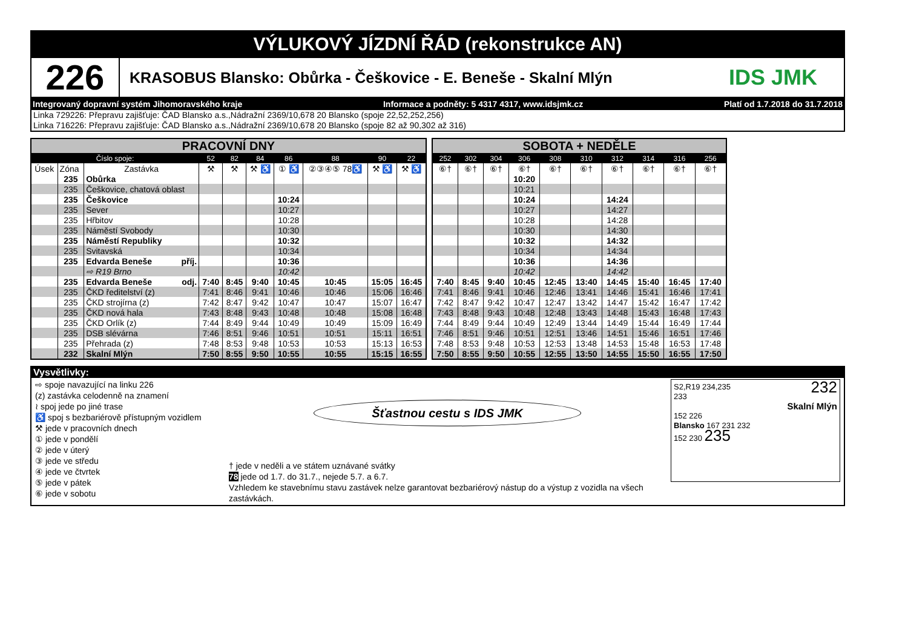VÝLUKOVÝ JÍZDNÍ ŘÁD (rekonstrukce AN)
226
KRASOBUS Blansko: Obůrka - Češkovice - E. Beneše - Skalní Mlýn
IDS JMK
Integrovaný dopravní systém Jihomoravského kraje Informace a podněty: 5 4317 4317, www.idsjmk.cz Platí od 1.7.2018 do 31.7.2018
Linka 729226: Přepravu zajišťuje: ČAD Blansko a.s.,Nádražní 2369/10,678 20 Blansko (spoje 22,52,252,256)
Linka 716226: Přepravu zajišťuje: ČAD Blansko a.s.,Nádražní 2369/10,678 20 Blansko (spoje 82 až 90,302 až 316)
| PRACOVNÍ DNY | | | | | | | | | |
| Číslo spoje: | | | 52 | 82 | 84 | 86 | 88 | 90 | 22 |
| Úsek | Zóna | Zastávka | ⚒ | ⚒ | ⚒ ♿ | ① ♿ | ②③④⑤ 78♿ | ⚒ ♿ | ⚒ ♿ |
| | 235 | Obůrka | | | | | | | |
| | 235 | Češkovice, chatová oblast | | | | | | | |
| | 235 | Češkovice | | | | 10:24 | | | |
| | 235 | Sever | | | | 10:27 | | | |
| | 235 | Hřbitov | | | | 10:28 | | | |
| | 235 | Náměstí Svobody | | | | 10:30 | | | |
| | 235 | Náměstí Republiky | | | | 10:32 | | | |
| | 235 | Svitavská | | | | 10:34 | | | |
| | 235 | Edvarda Beneše příj. | | | | 10:36 | | | |
| | | ⇨ R19 Brno | | | | 10:42 | | | |
| | 235 | Edvarda Beneše odj. | 7:40 | 8:45 | 9:40 | 10:45 | 10:45 | 15:05 | 16:45 |
| | 235 | ČKD ředitelství (z) | 7:41 | 8:46 | 9:41 | 10:46 | 10:46 | 15:06 | 16:46 |
| | 235 | ČKD strojírna (z) | 7:42 | 8:47 | 9:42 | 10:47 | 10:47 | 15:07 | 16:47 |
| | 235 | ČKD nová hala | 7:43 | 8:48 | 9:43 | 10:48 | 10:48 | 15:08 | 16:48 |
| | 235 | ČKD Orlík (z) | 7:44 | 8:49 | 9:44 | 10:49 | 10:49 | 15:09 | 16:49 |
| | 235 | DSB slévárna | 7:46 | 8:51 | 9:46 | 10:51 | 10:51 | 15:11 | 16:51 |
| | 235 | Přehrada (z) | 7:48 | 8:53 | 9:48 | 10:53 | 10:53 | 15:13 | 16:53 |
| | 232 | Skalní Mlýn | 7:50 | 8:55 | 9:50 | 10:55 | 10:55 | 15:15 | 16:55 |
| SOBOTA + NEDĚLE | | | | | | | | | |
| 252 | 302 | 304 | 306 | 308 | 310 | 312 | 314 | 316 | 256 |
| ⑥† | ⑥† | ⑥† | ⑥† | ⑥† | ⑥† | ⑥† | ⑥† | ⑥† | ⑥† |
| | | | 10:20 | | | | | | |
| | | | 10:21 | | | | | | |
| | | | 10:24 | | | 14:24 | | | |
| | | | 10:27 | | | 14:27 | | | |
| | | | 10:28 | | | 14:28 | | | |
| | | | 10:30 | | | 14:30 | | | |
| | | | 10:32 | | | 14:32 | | | |
| | | | 10:34 | | | 14:34 | | | |
| | | | 10:36 | | | 14:36 | | | |
| | | | 10:42 | | | 14:42 | | | |
| 7:40 | 8:45 | 9:40 | 10:45 | 12:45 | 13:40 | 14:45 | 15:40 | 16:45 | 17:40 |
| 7:41 | 8:46 | 9:41 | 10:46 | 12:46 | 13:41 | 14:46 | 15:41 | 16:46 | 17:41 |
| 7:42 | 8:47 | 9:42 | 10:47 | 12:47 | 13:42 | 14:47 | 15:42 | 16:47 | 17:42 |
| 7:43 | 8:48 | 9:43 | 10:48 | 12:48 | 13:43 | 14:48 | 15:43 | 16:48 | 17:43 |
| 7:44 | 8:49 | 9:44 | 10:49 | 12:49 | 13:44 | 14:49 | 15:44 | 16:49 | 17:44 |
| 7:46 | 8:51 | 9:46 | 10:51 | 12:51 | 13:46 | 14:51 | 15:46 | 16:51 | 17:46 |
| 7:48 | 8:53 | 9:48 | 10:53 | 12:53 | 13:48 | 14:53 | 15:48 | 16:53 | 17:48 |
| 7:50 | 8:55 | 9:50 | 10:55 | 12:55 | 13:50 | 14:55 | 15:50 | 16:55 | 17:50 |
Vysvětlivky:
⇨ spoje navazující na linku 226
(z) zastávka celodenně na znamení
≀ spoj jede po jiné trase
♿ spoj s bezbariérově přístupným vozidlem
⚒ jede v pracovních dnech
① jede v pondělí
② jede v úterý
③ jede ve středu
④ jede ve čtvrtek
⑤ jede v pátek
⑥ jede v sobotu
Šťastnou cestu s IDS JMK
† jede v neděli a ve státem uznávané svátky
78 jede od 1.7. do 31.7., nejede 5.7. a 6.7.
Vzhledem ke stavebnímu stavu zastávek nelze garantovat bezbariérový nástup do a výstup z vozidla na všech zastávkách.
S2,R19 234,235 232
233
Skalní Mlýn
152 226
Blansko 167 231 232
152 230 235